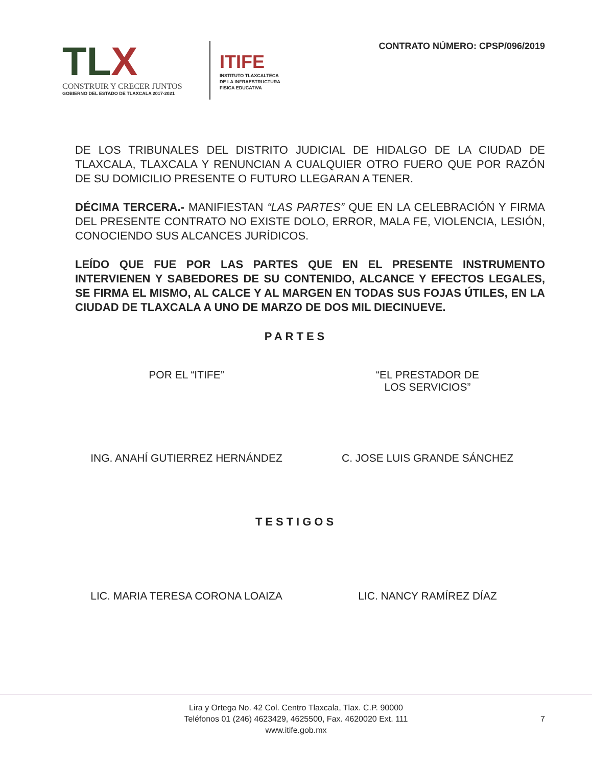TLX
CONSTRUIR Y CRECER JUNTOS
GOBIERNO DEL ESTADO DE TLAXCALA 2017-2021
ITIFE
INSTITUTO TLAXCALTECA
DE LA INFRAESTRUCTURA
FISICA EDUCATIVA
CONTRATO NÚMERO: CPSP/096/2019
DE LOS TRIBUNALES DEL DISTRITO JUDICIAL DE HIDALGO DE LA CIUDAD DE TLAXCALA, TLAXCALA Y RENUNCIAN A CUALQUIER OTRO FUERO QUE POR RAZÓN DE SU DOMICILIO PRESENTE O FUTURO LLEGARAN A TENER.
DÉCIMA TERCERA.- MANIFIESTAN “LAS PARTES” QUE EN LA CELEBRACIÓN Y FIRMA DEL PRESENTE CONTRATO NO EXISTE DOLO, ERROR, MALA FE, VIOLENCIA, LESIÓN, CONOCIENDO SUS ALCANCES JURÍDICOS.
LEÍDO QUE FUE POR LAS PARTES QUE EN EL PRESENTE INSTRUMENTO INTERVIENEN Y SABEDORES DE SU CONTENIDO, ALCANCE Y EFECTOS LEGALES, SE FIRMA EL MISMO, AL CALCE Y AL MARGEN EN TODAS SUS FOJAS ÚTILES, EN LA CIUDAD DE TLAXCALA A UNO DE MARZO DE DOS MIL DIECINUEVE.
PARTES
POR EL “ITIFE” “EL PRESTADOR DE
LOS SERVICIOS”
ING. ANAHÍ GUTIERREZ HERNÁNDEZ C. JOSE LUIS GRANDE SÁNCHEZ
TESTIGOS
LIC. MARIA TERESA CORONA LOAIZA LIC. NANCY RAMÍREZ DÍAZ
Lira y Ortega No. 42 Col. Centro Tlaxcala, Tlax. C.P. 90000
Teléfonos 01 (246) 4623429, 4625500, Fax. 4620020 Ext. 111
www.itife.gob.mx
7